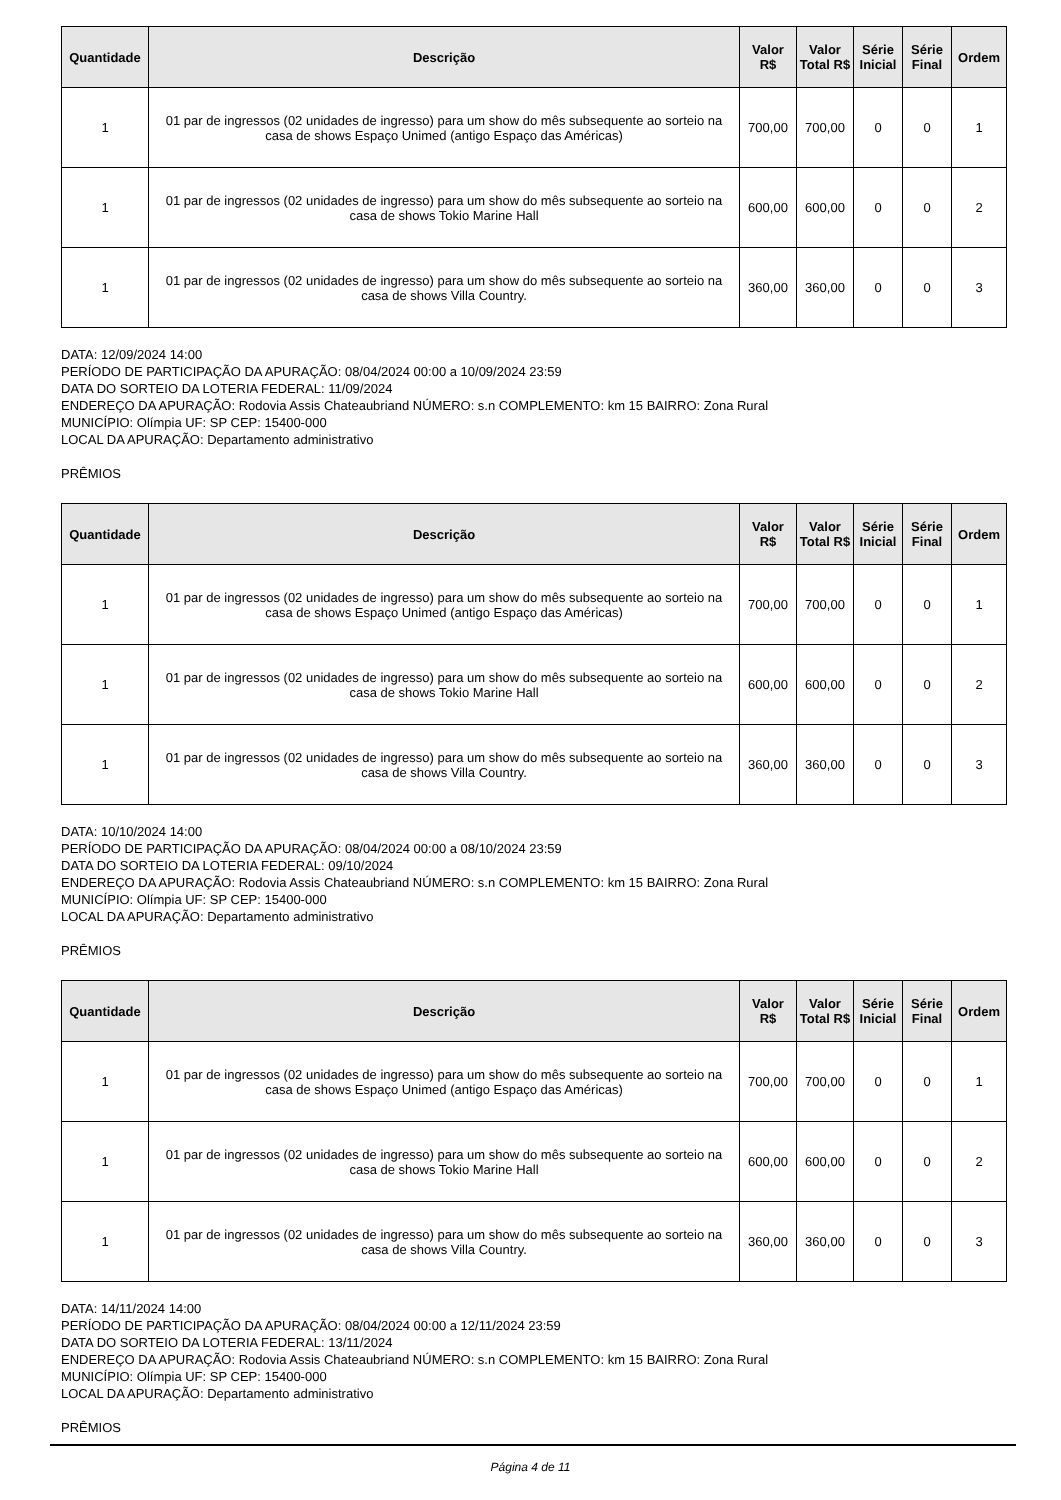| Quantidade | Descrição | Valor R$ | Valor Total R$ | Série Inicial | Série Final | Ordem |
| --- | --- | --- | --- | --- | --- | --- |
| 1 | 01 par de ingressos (02 unidades de ingresso) para um show do mês subsequente ao sorteio na casa de shows Espaço Unimed (antigo Espaço das Américas) | 700,00 | 700,00 | 0 | 0 | 1 |
| 1 | 01 par de ingressos (02 unidades de ingresso) para um show do mês subsequente ao sorteio na casa de shows Tokio Marine Hall | 600,00 | 600,00 | 0 | 0 | 2 |
| 1 | 01 par de ingressos (02 unidades de ingresso) para um show do mês subsequente ao sorteio na casa de shows Villa Country. | 360,00 | 360,00 | 0 | 0 | 3 |
DATA: 12/09/2024 14:00
PERÍODO DE PARTICIPAÇÃO DA APURAÇÃO: 08/04/2024 00:00 a 10/09/2024 23:59
DATA DO SORTEIO DA LOTERIA FEDERAL: 11/09/2024
ENDEREÇO DA APURAÇÃO: Rodovia Assis Chateaubriand NÚMERO: s.n COMPLEMENTO: km 15 BAIRRO: Zona Rural
MUNICÍPIO: Olímpia UF: SP CEP: 15400-000
LOCAL DA APURAÇÃO: Departamento administrativo
PRÊMIOS
| Quantidade | Descrição | Valor R$ | Valor Total R$ | Série Inicial | Série Final | Ordem |
| --- | --- | --- | --- | --- | --- | --- |
| 1 | 01 par de ingressos (02 unidades de ingresso) para um show do mês subsequente ao sorteio na casa de shows Espaço Unimed (antigo Espaço das Américas) | 700,00 | 700,00 | 0 | 0 | 1 |
| 1 | 01 par de ingressos (02 unidades de ingresso) para um show do mês subsequente ao sorteio na casa de shows Tokio Marine Hall | 600,00 | 600,00 | 0 | 0 | 2 |
| 1 | 01 par de ingressos (02 unidades de ingresso) para um show do mês subsequente ao sorteio na casa de shows Villa Country. | 360,00 | 360,00 | 0 | 0 | 3 |
DATA: 10/10/2024 14:00
PERÍODO DE PARTICIPAÇÃO DA APURAÇÃO: 08/04/2024 00:00 a 08/10/2024 23:59
DATA DO SORTEIO DA LOTERIA FEDERAL: 09/10/2024
ENDEREÇO DA APURAÇÃO: Rodovia Assis Chateaubriand NÚMERO: s.n COMPLEMENTO: km 15 BAIRRO: Zona Rural
MUNICÍPIO: Olímpia UF: SP CEP: 15400-000
LOCAL DA APURAÇÃO: Departamento administrativo
PRÊMIOS
| Quantidade | Descrição | Valor R$ | Valor Total R$ | Série Inicial | Série Final | Ordem |
| --- | --- | --- | --- | --- | --- | --- |
| 1 | 01 par de ingressos (02 unidades de ingresso) para um show do mês subsequente ao sorteio na casa de shows Espaço Unimed (antigo Espaço das Américas) | 700,00 | 700,00 | 0 | 0 | 1 |
| 1 | 01 par de ingressos (02 unidades de ingresso) para um show do mês subsequente ao sorteio na casa de shows Tokio Marine Hall | 600,00 | 600,00 | 0 | 0 | 2 |
| 1 | 01 par de ingressos (02 unidades de ingresso) para um show do mês subsequente ao sorteio na casa de shows Villa Country. | 360,00 | 360,00 | 0 | 0 | 3 |
DATA: 14/11/2024 14:00
PERÍODO DE PARTICIPAÇÃO DA APURAÇÃO: 08/04/2024 00:00 a 12/11/2024 23:59
DATA DO SORTEIO DA LOTERIA FEDERAL: 13/11/2024
ENDEREÇO DA APURAÇÃO: Rodovia Assis Chateaubriand NÚMERO: s.n COMPLEMENTO: km 15 BAIRRO: Zona Rural
MUNICÍPIO: Olímpia UF: SP CEP: 15400-000
LOCAL DA APURAÇÃO: Departamento administrativo
PRÊMIOS
Página 4 de 11